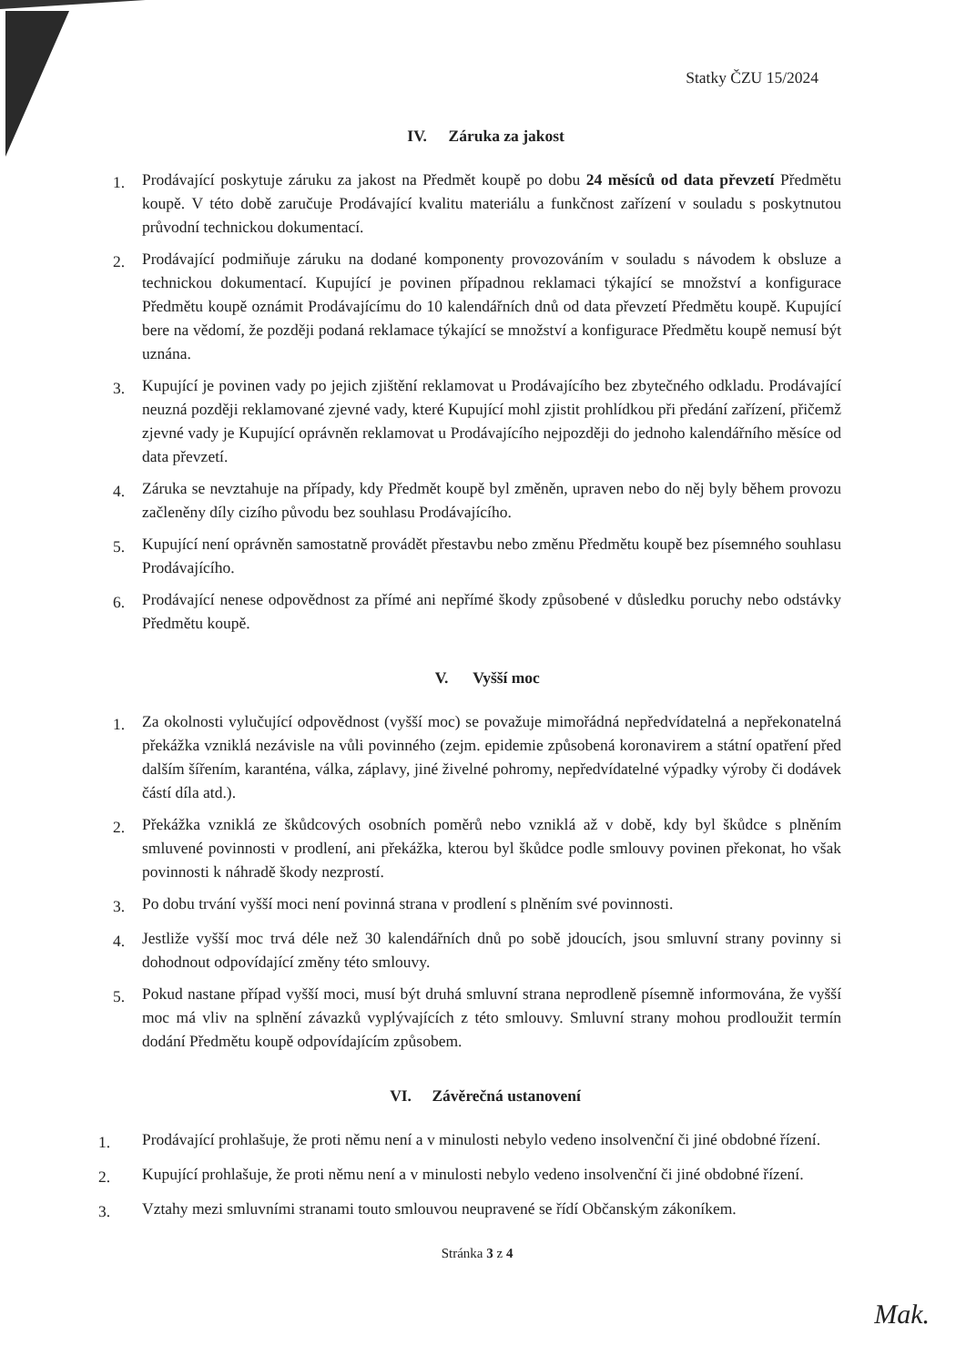Statky ČZU 15/2024
IV. Záruka za jakost
1.
Prodávající poskytuje záruku za jakost na Předmět koupě po dobu 24 měsíců od data převzetí Předmětu koupě. V této době zaručuje Prodávající kvalitu materiálu a funkčnost zařízení v souladu s poskytnutou průvodní technickou dokumentací.
2.
Prodávající podmiňuje záruku na dodané komponenty provozováním v souladu s návodem k obsluze a technickou dokumentací. Kupující je povinen případnou reklamaci týkající se množství a konfigurace Předmětu koupě oznámit Prodávajícímu do 10 kalendářních dnů od data převzetí Předmětu koupě. Kupující bere na vědomí, že později podaná reklamace týkající se množství a konfigurace Předmětu koupě nemusí být uznána.
3.
Kupující je povinen vady po jejich zjištění reklamovat u Prodávajícího bez zbytečného odkladu. Prodávající neuzná později reklamované zjevné vady, které Kupující mohl zjistit prohlídkou při předání zařízení, přičemž zjevné vady je Kupující oprávněn reklamovat u Prodávajícího nejpozději do jednoho kalendářního měsíce od data převzetí.
4.
Záruka se nevztahuje na případy, kdy Předmět koupě byl změněn, upraven nebo do něj byly během provozu začleněny díly cizího původu bez souhlasu Prodávajícího.
5.
Kupující není oprávněn samostatně provádět přestavbu nebo změnu Předmětu koupě bez písemného souhlasu Prodávajícího.
6.
Prodávající nenese odpovědnost za přímé ani nepřímé škody způsobené v důsledku poruchy nebo odstávky Předmětu koupě.
V. Vyšší moc
1.
Za okolnosti vylučující odpovědnost (vyšší moc) se považuje mimořádná nepředvídatelná a nepřekonatelná překážka vzniklá nezávisle na vůli povinného (zejm. epidemie způsobená koronavirem a státní opatření před dalším šířením, karanténa, válka, záplavy, jiné živelné pohromy, nepředvídatelné výpadky výroby či dodávek částí díla atd.).
2.
Překážka vzniklá ze škůdcových osobních poměrů nebo vzniklá až v době, kdy byl škůdce s plněním smluvené povinnosti v prodlení, ani překážka, kterou byl škůdce podle smlouvy povinen překonat, ho však povinnosti k náhradě škody nezprostí.
3.
Po dobu trvání vyšší moci není povinná strana v prodlení s plněním své povinnosti.
4.
Jestliže vyšší moc trvá déle než 30 kalendářních dnů po sobě jdoucích, jsou smluvní strany povinny si dohodnout odpovídající změny této smlouvy.
5.
Pokud nastane případ vyšší moci, musí být druhá smluvní strana neprodleně písemně informována, že vyšší moc má vliv na splnění závazků vyplývajících z této smlouvy. Smluvní strany mohou prodloužit termín dodání Předmětu koupě odpovídajícím způsobem.
VI. Závěrečná ustanovení
1.
Prodávající prohlašuje, že proti němu není a v minulosti nebylo vedeno insolvenční či jiné obdobné řízení.
2.
Kupující prohlašuje, že proti němu není a v minulosti nebylo vedeno insolvenční či jiné obdobné řízení.
3.
Vztahy mezi smluvními stranami touto smlouvou neupravené se řídí Občanským zákoníkem.
Stránka 3 z 4
Mak.